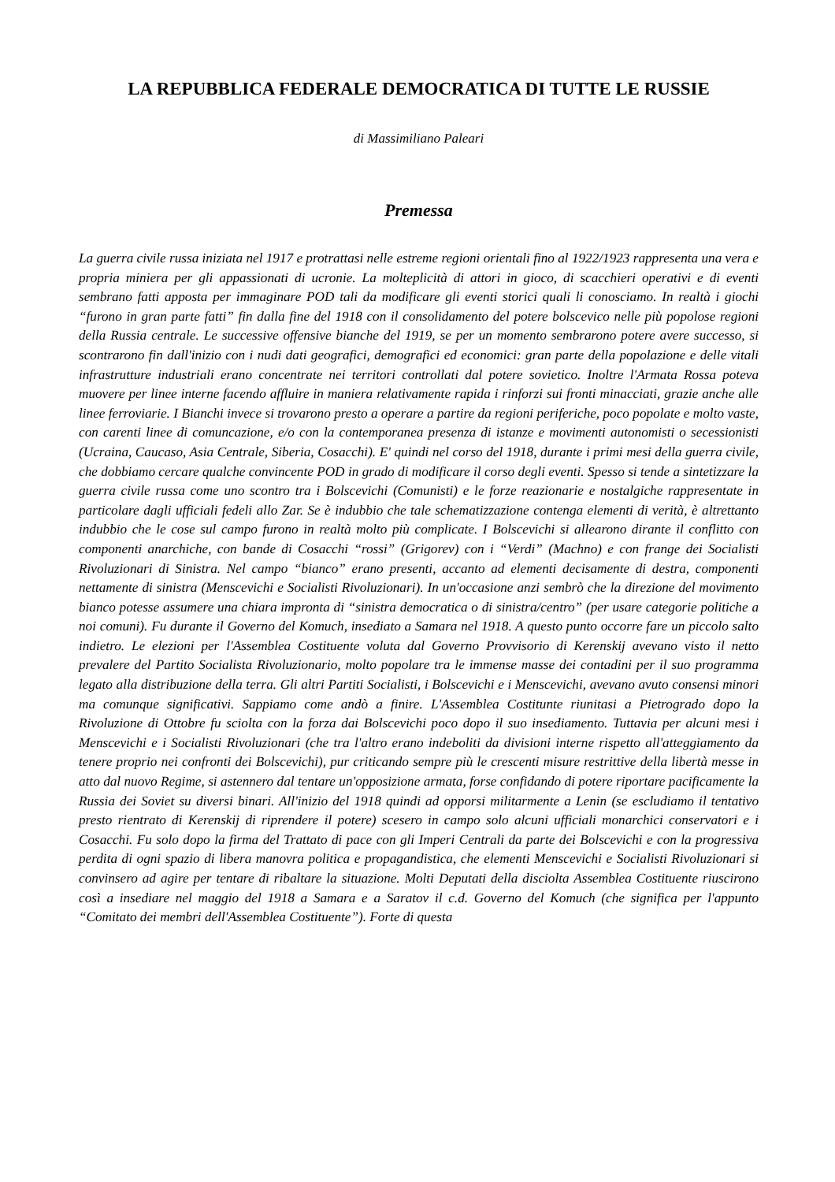LA REPUBBLICA FEDERALE DEMOCRATICA DI TUTTE LE RUSSIE
di Massimiliano Paleari
Premessa
La guerra civile russa iniziata nel 1917 e protrattasi nelle estreme regioni orientali fino al 1922/1923 rappresenta una vera e propria miniera per gli appassionati di ucronie. La molteplicità di attori in gioco, di scacchieri operativi e di eventi sembrano fatti apposta per immaginare POD tali da modificare gli eventi storici quali li conosciamo. In realtà i giochi “furono in gran parte fatti” fin dalla fine del 1918 con il consolidamento del potere bolscevico nelle più popolose regioni della Russia centrale. Le successive offensive bianche del 1919, se per un momento sembrarono potere avere successo, si scontrarono fin dall'inizio con i nudi dati geografici, demografici ed economici: gran parte della popolazione e delle vitali infrastrutture industriali erano concentrate nei territori controllati dal potere sovietico. Inoltre l'Armata Rossa poteva muovere per linee interne facendo affluire in maniera relativamente rapida i rinforzi sui fronti minacciati, grazie anche alle linee ferroviarie. I Bianchi invece si trovarono presto a operare a partire da regioni periferiche, poco popolate e molto vaste, con carenti linee di comuncazione, e/o con la contemporanea presenza di istanze e movimenti autonomisti o secessionisti (Ucraina, Caucaso, Asia Centrale, Siberia, Cosacchi). E' quindi nel corso del 1918, durante i primi mesi della guerra civile, che dobbiamo cercare qualche convincente POD in grado di modificare il corso degli eventi. Spesso si tende a sintetizzare la guerra civile russa come uno scontro tra i Bolscevichi (Comunisti) e le forze reazionarie e nostalgiche rappresentate in particolare dagli ufficiali fedeli allo Zar. Se è indubbio che tale schematizzazione contenga elementi di verità, è altrettanto indubbio che le cose sul campo furono in realtà molto più complicate. I Bolscevichi si allearono dirante il conflitto con componenti anarchiche, con bande di Cosacchi “rossi” (Grigorev) con i “Verdi” (Machno) e con frange dei Socialisti Rivoluzionari di Sinistra. Nel campo “bianco” erano presenti, accanto ad elementi decisamente di destra, componenti nettamente di sinistra (Menscevichi e Socialisti Rivoluzionari). In un'occasione anzi sembrò che la direzione del movimento bianco potesse assumere una chiara impronta di “sinistra democratica o di sinistra/centro” (per usare categorie politiche a noi comuni). Fu durante il Governo del Komuch, insediato a Samara nel 1918. A questo punto occorre fare un piccolo salto indietro. Le elezioni per l'Assemblea Costituente voluta dal Governo Provvisorio di Kerenskij avevano visto il netto prevalere del Partito Socialista Rivoluzionario, molto popolare tra le immense masse dei contadini per il suo programma legato alla distribuzione della terra. Gli altri Partiti Socialisti, i Bolscevichi e i Menscevichi, avevano avuto consensi minori ma comunque significativi. Sappiamo come andò a finire. L'Assemblea Costitunte riunitasi a Pietrogrado dopo la Rivoluzione di Ottobre fu sciolta con la forza dai Bolscevichi poco dopo il suo insediamento. Tuttavia per alcuni mesi i Menscevichi e i Socialisti Rivoluzionari (che tra l'altro erano indeboliti da divisioni interne rispetto all'atteggiamento da tenere proprio nei confronti dei Bolscevichi), pur criticando sempre più le crescenti misure restrittive della libertà messe in atto dal nuovo Regime, si astennero dal tentare un'opposizione armata, forse confidando di potere riportare pacificamente la Russia dei Soviet su diversi binari. All'inizio del 1918 quindi ad opporsi militarmente a Lenin (se escludiamo il tentativo presto rientrato di Kerenskij di riprendere il potere) scesero in campo solo alcuni ufficiali monarchici conservatori e i Cosacchi. Fu solo dopo la firma del Trattato di pace con gli Imperi Centrali da parte dei Bolscevichi e con la progressiva perdita di ogni spazio di libera manovra politica e propagandistica, che elementi Menscevichi e Socialisti Rivoluzionari si convinsero ad agire per tentare di ribaltare la situazione. Molti Deputati della disciolta Assemblea Costituente riuscirono così a insediare nel maggio del 1918 a Samara e a Saratov il c.d. Governo del Komuch (che significa per l'appunto “Comitato dei membri dell'Assemblea Costituente”). Forte di questa